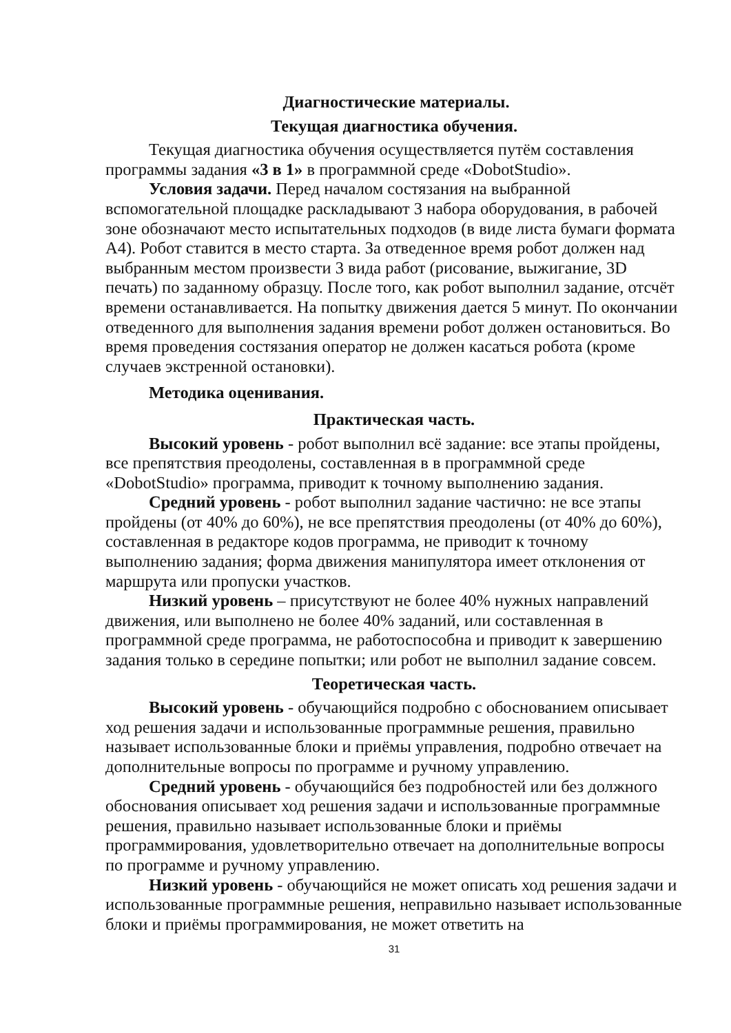Диагностические материалы.
Текущая диагностика обучения.
Текущая диагностика обучения осуществляется путём составления программы задания «3 в 1» в программной среде «DobotStudio».
Условия задачи. Перед началом состязания на выбранной вспомогательной площадке раскладывают 3 набора оборудования, в рабочей зоне обозначают место испытательных подходов (в виде листа бумаги формата А4). Робот ставится в место старта. За отведенное время робот должен над выбранным местом произвести 3 вида работ (рисование, выжигание, 3D печать) по заданному образцу. После того, как робот выполнил задание, отсчёт времени останавливается. На попытку движения дается 5 минут. По окончании отведенного для выполнения задания времени робот должен остановиться. Во время проведения состязания оператор не должен касаться робота (кроме случаев экстренной остановки).
Методика оценивания.
Практическая часть.
Высокий уровень - робот выполнил всё задание: все этапы пройдены, все препятствия преодолены, составленная в в программной среде «DobotStudio» программа, приводит к точному выполнению задания.
Средний уровень - робот выполнил задание частично: не все этапы пройдены (от 40% до 60%), не все препятствия преодолены (от 40% до 60%), составленная в редакторе кодов программа, не приводит к точному выполнению задания; форма движения манипулятора имеет отклонения от маршрута или пропуски участков.
Низкий уровень – присутствуют не более 40% нужных направлений движения, или выполнено не более 40% заданий, или составленная в программной среде программа, не работоспособна и приводит к завершению задания только в середине попытки; или робот не выполнил задание совсем.
Теоретическая часть.
Высокий уровень - обучающийся подробно с обоснованием описывает ход решения задачи и использованные программные решения, правильно называет использованные блоки и приёмы управления, подробно отвечает на дополнительные вопросы по программе и ручному управлению.
Средний уровень - обучающийся без подробностей или без должного обоснования описывает ход решения задачи и использованные программные решения, правильно называет использованные блоки и приёмы программирования, удовлетворительно отвечает на дополнительные вопросы по программе и ручному управлению.
Низкий уровень - обучающийся не может описать ход решения задачи и использованные программные решения, неправильно называет использованные блоки и приёмы программирования, не может ответить на
31